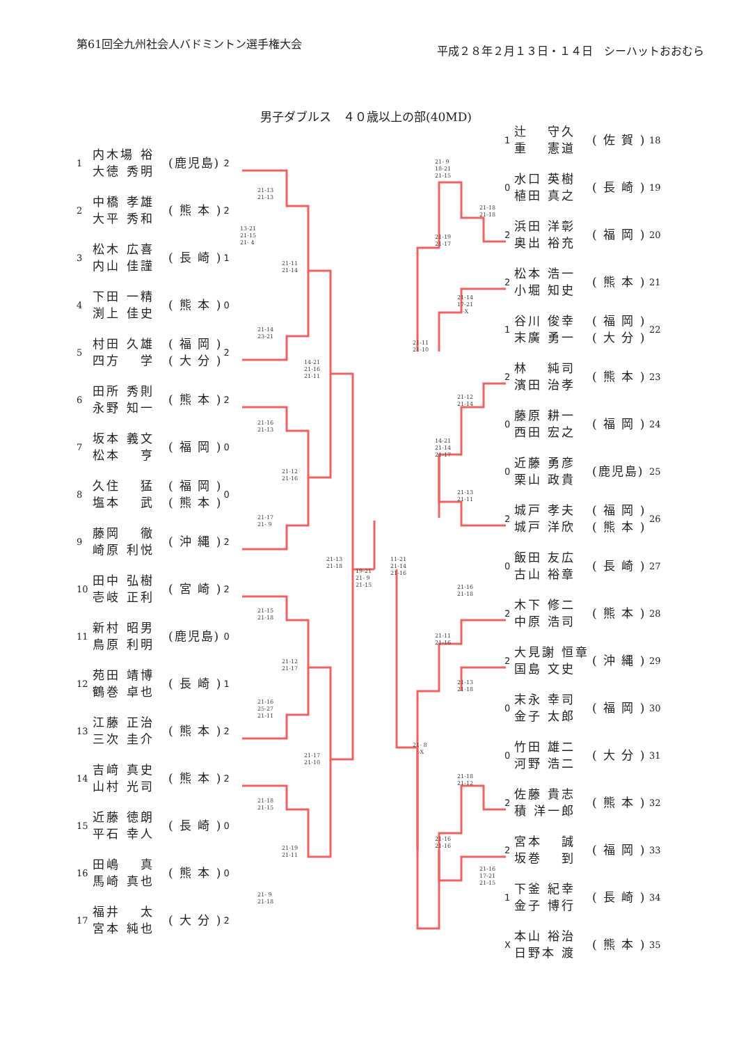第61回全九州社会人バドミントン選手権大会
平成２８年２月１３日・１４日　シーハットおおむら
男子ダブルス　４０歳以上の部(40MD)
1 内木場 裕
大徳 秀明 (鹿児島) 2
2 中橋 孝雄
大平 秀和 ( 熊 本 ) 2
3 松木 広喜
内山 佳謹 ( 長 崎 ) 1
4 下田 一精
渕上 佳史 ( 熊 本 ) 0
5 村田 久雄
四方　 学 ( 福 岡 )
( 大 分 ) 2
6 田所 秀則
永野 知一 ( 熊 本 ) 2
7 坂本 義文
松本　 亨 ( 福 岡 ) 0
8 久住　 猛
塩本　 武 ( 福 岡 )
( 熊 本 ) 0
9 藤岡　 徹
崎原 利悦 ( 沖 縄 ) 2
10 田中 弘樹
壱岐 正利 ( 宮 崎 ) 2
11 新村 昭男
鳥原 利明 (鹿児島) 0
12 苑田 靖博
鶴巻 卓也 ( 長 崎 ) 1
13 江藤 正治
三次 圭介 ( 熊 本 ) 2
14 吉﨑 真史
山村 光司 ( 熊 本 ) 2
15 近藤 徳朗
平石 幸人 ( 長 崎 ) 0
16 田嶋　 真
馬崎 真也 ( 熊 本 ) 0
17 福井　 太
宮本 純也 ( 大 分 ) 2
13-21
21-15
21- 4
21-13
21-13
21-14
23-21
21-16
21-13
21-17
21- 9
21-15
21-18
21-16
25-27
21-11
21-18
21-15
21- 9
21-18
21-11
21-14
21-12
21-16
21-12
21-17
21-19
21-11
14-21
21-16
21-11
21-17
21-10
21-13
21-18
19-21
21- 9
21-15
11-21
21-14
21-16
21-11
21-10
21- 8
　-X
21- 9
18-21
21-15
21-19
21-17
14-21
21-14
21-17
21-11
21-16
21-16
21-16
21-14
17-21
　-X
21-12
21-14
21-13
21-11
21-16
21-18
21-13
21-18
21-18
21-12
21-18
21-18
21-16
17-21
21-15
1 辻　 守久
重　 憲道 ( 佐 賀 ) 18
0 水口 英樹
植田 真之 ( 長 崎 ) 19
2 浜田 洋彰
奥出 裕充 ( 福 岡 ) 20
2 松本 浩一
小堀 知史 ( 熊 本 ) 21
1 谷川 俊幸
末廣 勇一 ( 福 岡 )
( 大 分 ) 22
2 林　 純司
濱田 治孝 ( 熊 本 ) 23
0 藤原 耕一
西田 宏之 ( 福 岡 ) 24
0 近藤 勇彦
栗山 政貴 (鹿児島) 25
2 城戸 孝夫
城戸 洋欣 ( 福 岡 )
( 熊 本 ) 26
0 飯田 友広
古山 裕章 ( 長 崎 ) 27
2 木下 修二
中原 浩司 ( 熊 本 ) 28
2 大見謝 恒章
国島 文史 ( 沖 縄 ) 29
0 末永 幸司
金子 太郎 ( 福 岡 ) 30
0 竹田 雄二
河野 浩二 ( 大 分 ) 31
2 佐藤 貴志
積 洋一郎 ( 熊 本 ) 32
2 宮本　 誠
坂巻　 到 ( 福 岡 ) 33
1 下釜 紀幸
金子 博行 ( 長 崎 ) 34
X本山 裕治
日野本 渡 ( 熊 本 ) 35